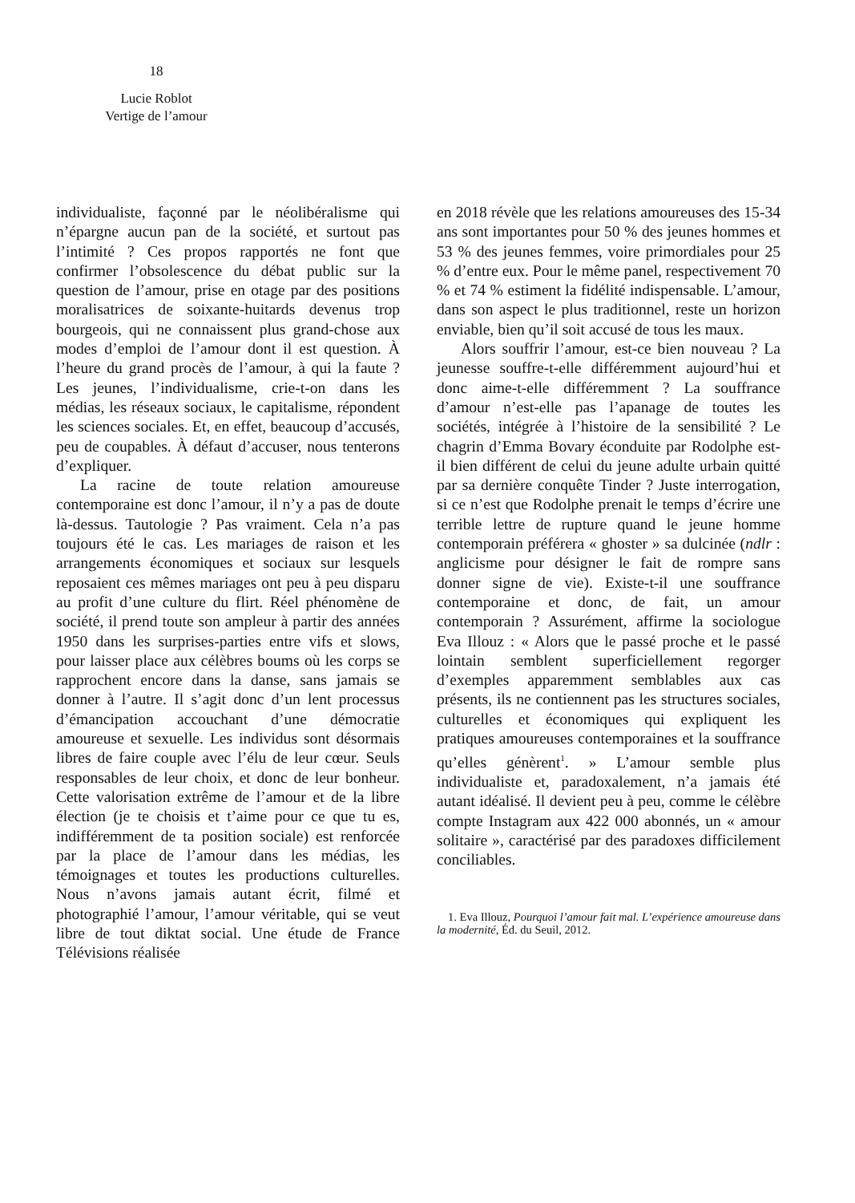18
Lucie Roblot
Vertige de l’amour
individualiste, façonné par le néolibéralisme qui n’épargne aucun pan de la société, et surtout pas l’intimité ? Ces propos rapportés ne font que confirmer l’obsolescence du débat public sur la question de l’amour, prise en otage par des positions moralisatrices de soixante-huitards devenus trop bourgeois, qui ne connaissent plus grand-chose aux modes d’emploi de l’amour dont il est question. À l’heure du grand procès de l’amour, à qui la faute ? Les jeunes, l’individualisme, crie-t-on dans les médias, les réseaux sociaux, le capitalisme, répondent les sciences sociales. Et, en effet, beaucoup d’accusés, peu de coupables. À défaut d’accuser, nous tenterons d’expliquer.
La racine de toute relation amoureuse contemporaine est donc l’amour, il n’y a pas de doute là-dessus. Tautologie ? Pas vraiment. Cela n’a pas toujours été le cas. Les mariages de raison et les arrangements économiques et sociaux sur lesquels reposaient ces mêmes mariages ont peu à peu disparu au profit d’une culture du flirt. Réel phénomène de société, il prend toute son ampleur à partir des années 1950 dans les surprises-parties entre vifs et slows, pour laisser place aux célèbres boums où les corps se rapprochent encore dans la danse, sans jamais se donner à l’autre. Il s’agit donc d’un lent processus d’émancipation accouchant d’une démocratie amoureuse et sexuelle. Les individus sont désormais libres de faire couple avec l’élu de leur cœur. Seuls responsables de leur choix, et donc de leur bonheur. Cette valorisation extrême de l’amour et de la libre élection (je te choisis et t’aime pour ce que tu es, indifféremment de ta position sociale) est renforcée par la place de l’amour dans les médias, les témoignages et toutes les productions culturelles. Nous n’avons jamais autant écrit, filmé et photographié l’amour, l’amour véritable, qui se veut libre de tout diktat social. Une étude de France Télévisions réalisée
en 2018 révèle que les relations amoureuses des 15-34 ans sont importantes pour 50 % des jeunes hommes et 53 % des jeunes femmes, voire primordiales pour 25 % d’entre eux. Pour le même panel, respectivement 70 % et 74 % estiment la fidélité indispensable. L’amour, dans son aspect le plus traditionnel, reste un horizon enviable, bien qu’il soit accusé de tous les maux.
Alors souffrir l’amour, est-ce bien nouveau ? La jeunesse souffre-t-elle différemment aujourd’hui et donc aime-t-elle différemment ? La souffrance d’amour n’est-elle pas l’apanage de toutes les sociétés, intégrée à l’histoire de la sensibilité ? Le chagrin d’Emma Bovary éconduite par Rodolphe est-il bien différent de celui du jeune adulte urbain quitté par sa dernière conquête Tinder ? Juste interrogation, si ce n’est que Rodolphe prenait le temps d’écrire une terrible lettre de rupture quand le jeune homme contemporain préférera « ghoster » sa dulcinée (ndlr : anglicisme pour désigner le fait de rompre sans donner signe de vie). Existe-t-il une souffrance contemporaine et donc, de fait, un amour contemporain ? Assurément, affirme la sociologue Eva Illouz : « Alors que le passé proche et le passé lointain semblent superficiellement regorger d’exemples apparemment semblables aux cas présents, ils ne contiennent pas les structures sociales, culturelles et économiques qui expliquent les pratiques amoureuses contemporaines et la souffrance qu’elles génèrent<sup>1</sup>. » L’amour semble plus individualiste et, paradoxalement, n’a jamais été autant idéalisé. Il devient peu à peu, comme le célèbre compte Instagram aux 422 000 abonnés, un « amour solitaire », caractérisé par des paradoxes difficilement conciliables.
1. Eva Illouz, Pourquoi l’amour fait mal. L’expérience amoureuse dans la modernité, Éd. du Seuil, 2012.